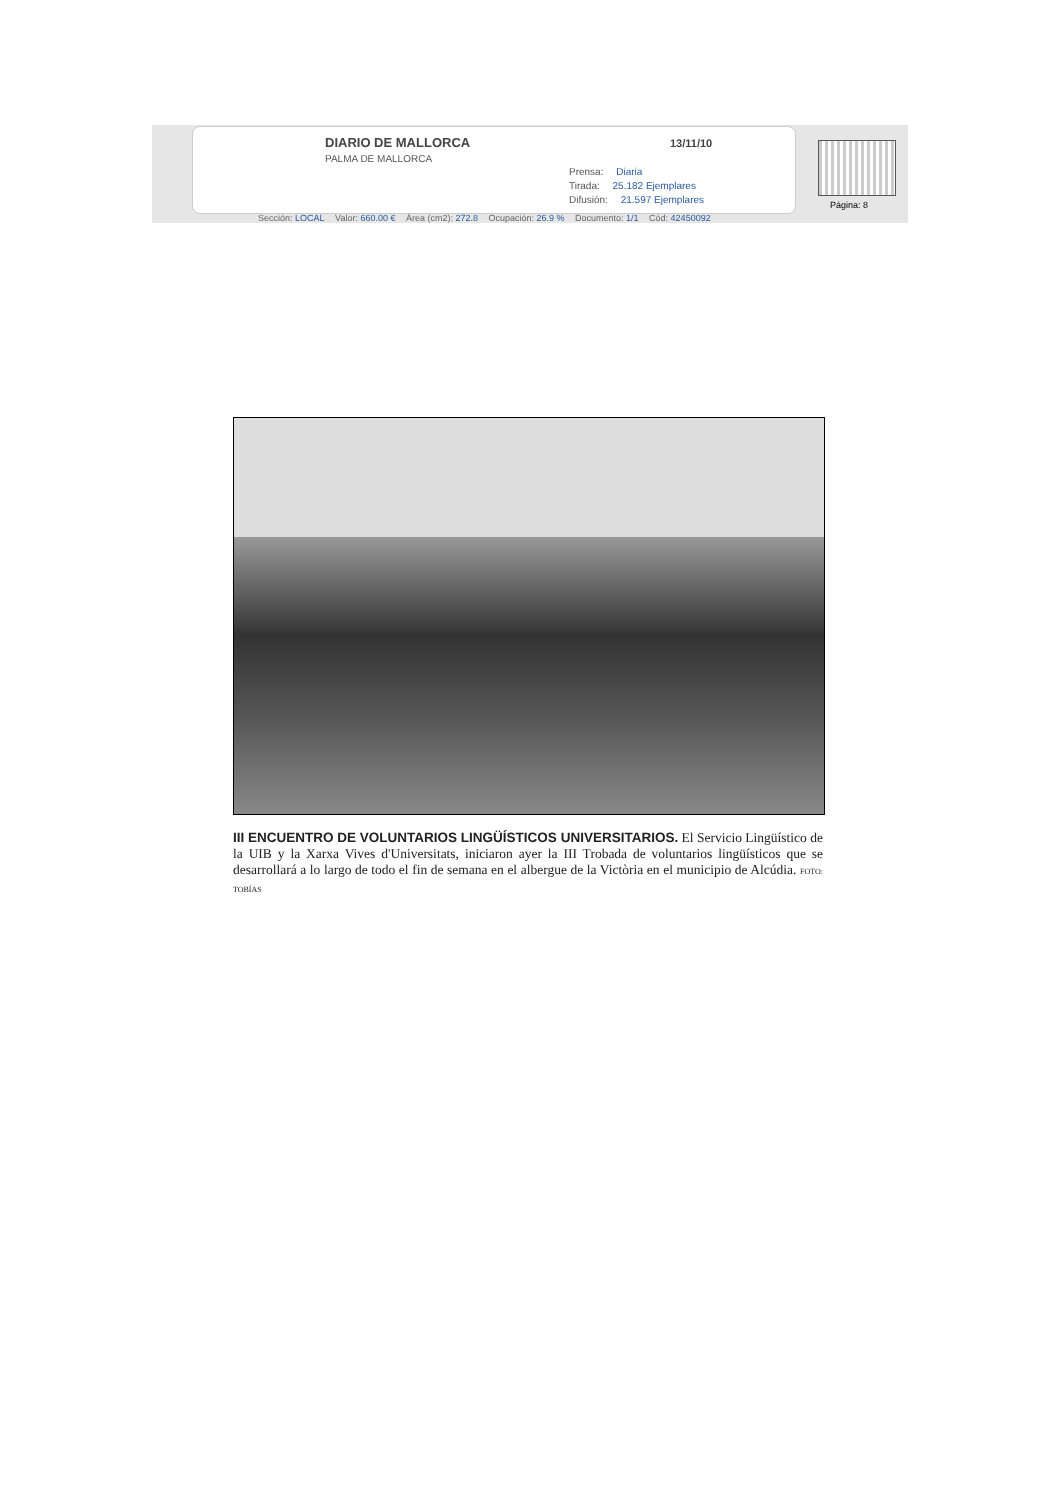DIARIO DE MALLORCA
PALMA DE MALLORCA
13/11/10
Prensa: Diaria
Tirada: 25.182 Ejemplares
Difusión: 21.597 Ejemplares
Página: 8
Sección: LOCAL Valor: 660.00 € Área (cm2): 272.8 Ocupación: 26.9 % Documento: 1/1 Cód: 42450092
III ENCUENTRO DE VOLUNTARIOS LINGÜÍSTICOS UNIVERSITARIOS. El Servicio Lingüístico de la UIB y la Xarxa Vives d'Universitats, iniciaron ayer la III Trobada de voluntarios lingüísticos que se desarrollará a lo largo de todo el fin de semana en el albergue de la Victòria en el municipio de Alcúdia. FOTO: TOBÍAS